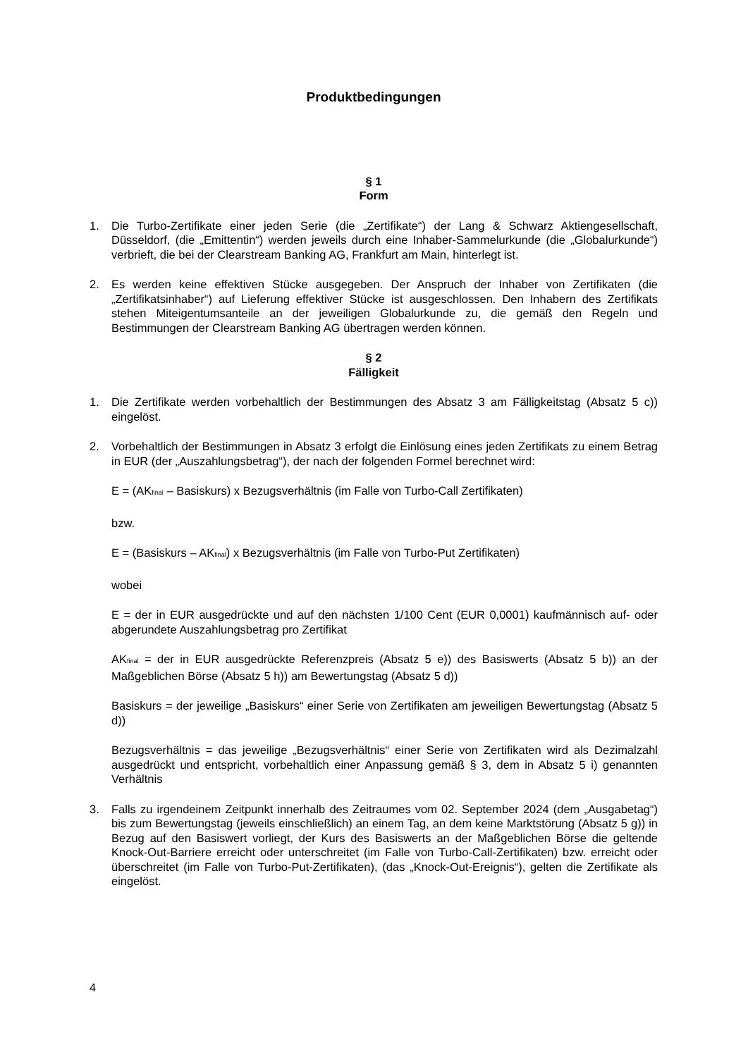Produktbedingungen
§ 1
Form
1. Die Turbo-Zertifikate einer jeden Serie (die „Zertifikate“) der Lang & Schwarz Aktiengesellschaft, Düsseldorf, (die „Emittentin“) werden jeweils durch eine Inhaber-Sammelurkunde (die „Globalurkunde“) verbrieft, die bei der Clearstream Banking AG, Frankfurt am Main, hinterlegt ist.
2. Es werden keine effektiven Stücke ausgegeben. Der Anspruch der Inhaber von Zertifikaten (die „Zertifikatsinhaber“) auf Lieferung effektiver Stücke ist ausgeschlossen. Den Inhabern des Zertifikats stehen Miteigentumsanteile an der jeweiligen Globalurkunde zu, die gemäß den Regeln und Bestimmungen der Clearstream Banking AG übertragen werden können.
§ 2
Fälligkeit
1. Die Zertifikate werden vorbehaltlich der Bestimmungen des Absatz 3 am Fälligkeitstag (Absatz 5 c)) eingelöst.
2. Vorbehaltlich der Bestimmungen in Absatz 3 erfolgt die Einlösung eines jeden Zertifikats zu einem Betrag in EUR (der „Auszahlungsbetrag“), der nach der folgenden Formel berechnet wird:
E = (AK<sub>final</sub> – Basiskurs) x Bezugsverhältnis (im Falle von Turbo-Call Zertifikaten)
bzw.
E = (Basiskurs – AK<sub>final</sub>) x Bezugsverhältnis (im Falle von Turbo-Put Zertifikaten)
wobei
E = der in EUR ausgedrückte und auf den nächsten 1/100 Cent (EUR 0,0001) kaufmännisch auf- oder abgerundete Auszahlungsbetrag pro Zertifikat
AK<sub>final</sub> = der in EUR ausgedrückte Referenzpreis (Absatz 5 e)) des Basiswerts (Absatz 5 b)) an der Maßgeblichen Börse (Absatz 5 h)) am Bewertungstag (Absatz 5 d))
Basiskurs = der jeweilige „Basiskurs“ einer Serie von Zertifikaten am jeweiligen Bewertungstag (Absatz 5 d))
Bezugsverhältnis = das jeweilige „Bezugsverhältnis“ einer Serie von Zertifikaten wird als Dezimalzahl ausgedrückt und entspricht, vorbehaltlich einer Anpassung gemäß § 3, dem in Absatz 5 i) genannten Verhältnis
3. Falls zu irgendeinem Zeitpunkt innerhalb des Zeitraumes vom 02. September 2024 (dem „Ausgabetag“) bis zum Bewertungstag (jeweils einschließlich) an einem Tag, an dem keine Marktstörung (Absatz 5 g)) in Bezug auf den Basiswert vorliegt, der Kurs des Basiswerts an der Maßgeblichen Börse die geltende Knock-Out-Barriere erreicht oder unterschreitet (im Falle von Turbo-Call-Zertifikaten) bzw. erreicht oder überschreitet (im Falle von Turbo-Put-Zertifikaten), (das „Knock-Out-Ereignis“), gelten die Zertifikate als eingelöst.
4